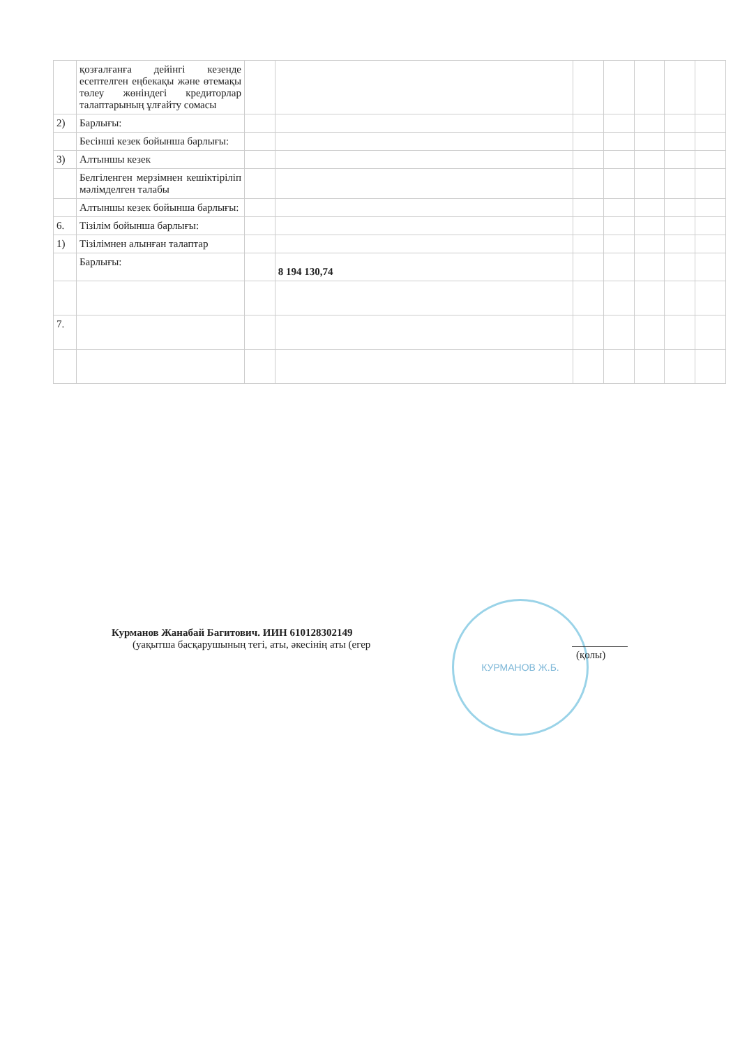| | қозғалғанға дейінгі кезенде есептелген еңбекақы және өтемақы төлеу жөніндегі кредиторлар талаптарының ұлғайту сомасы | | | | | | | |
| 2) | Барлығы: | | | | | | | |
| | Бесінші кезек бойынша барлығы: | | | | | | | |
| 3) | Алтыншы кезек | | | | | | | |
| | Белгіленген мерзімнен кешіктіріліп мәлімделген талабы | | | | | | | |
| | Алтыншы кезек бойынша барлығы: | | | | | | | |
| 6. | Тізілім бойынша барлығы: | | | | | | | |
| 1) | Тізілімнен алынған талаптар | | | | | | | |
| | Барлығы: | | 8 194 130,74 | | | | | |
| 7. | | | | | | | | |
Курманов Жанабай Багитович. ИИН 610128302149
(уақытша басқарушының тегі, аты, әкесінің аты (егер
КУРМАНОВ Ж.Б.
(қолы)